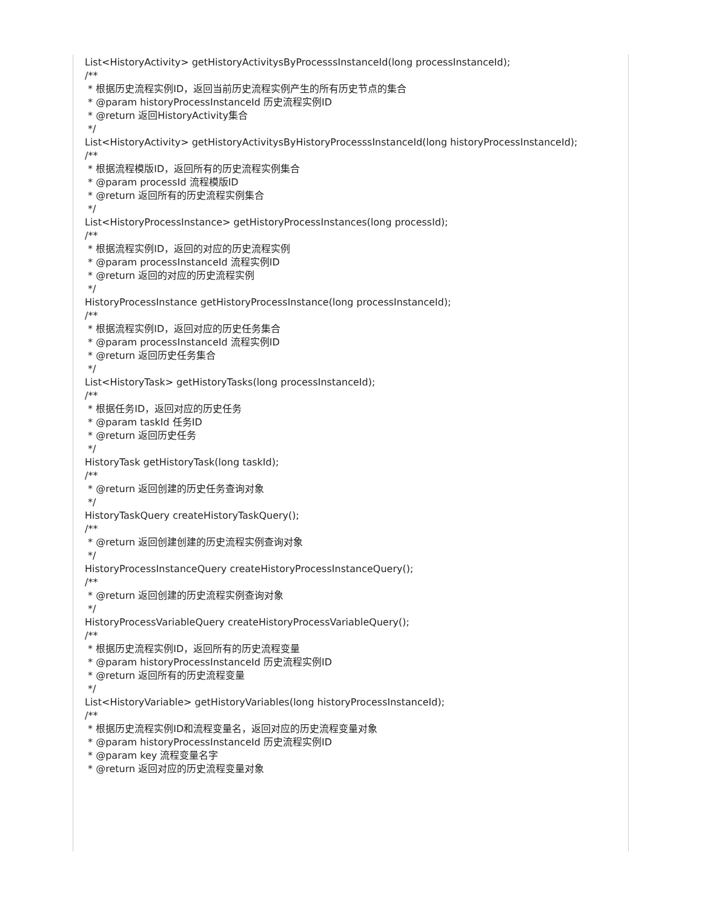List<HistoryActivity> getHistoryActivitysByProcesssInstanceId(long processInstanceId);
/**
* 根据历史流程实例ID，返回当前历史流程实例产生的所有历史节点的集合
* @param historyProcessInstanceId 历史流程实例ID
* @return 返回HistoryActivity集合
*/
List<HistoryActivity> getHistoryActivitysByHistoryProcesssInstanceId(long historyProcessInstanceId);
/**
* 根据流程模版ID，返回所有的历史流程实例集合
* @param processId 流程模版ID
* @return 返回所有的历史流程实例集合
*/
List<HistoryProcessInstance> getHistoryProcessInstances(long processId);
/**
* 根据流程实例ID，返回的对应的历史流程实例
* @param processInstanceId 流程实例ID
* @return 返回的对应的历史流程实例
*/
HistoryProcessInstance getHistoryProcessInstance(long processInstanceId);
/**
* 根据流程实例ID，返回对应的历史任务集合
* @param processInstanceId 流程实例ID
* @return 返回历史任务集合
*/
List<HistoryTask> getHistoryTasks(long processInstanceId);
/**
* 根据任务ID，返回对应的历史任务
* @param taskId 任务ID
* @return 返回历史任务
*/
HistoryTask getHistoryTask(long taskId);
/**
* @return 返回创建的历史任务查询对象
*/
HistoryTaskQuery createHistoryTaskQuery();
/**
* @return 返回创建创建的历史流程实例查询对象
*/
HistoryProcessInstanceQuery createHistoryProcessInstanceQuery();
/**
* @return 返回创建的历史流程实例查询对象
*/
HistoryProcessVariableQuery createHistoryProcessVariableQuery();
/**
* 根据历史流程实例ID，返回所有的历史流程变量
* @param historyProcessInstanceId 历史流程实例ID
* @return 返回所有的历史流程变量
*/
List<HistoryVariable> getHistoryVariables(long historyProcessInstanceId);
/**
* 根据历史流程实例ID和流程变量名，返回对应的历史流程变量对象
* @param historyProcessInstanceId 历史流程实例ID
* @param key 流程变量名字
* @return 返回对应的历史流程变量对象